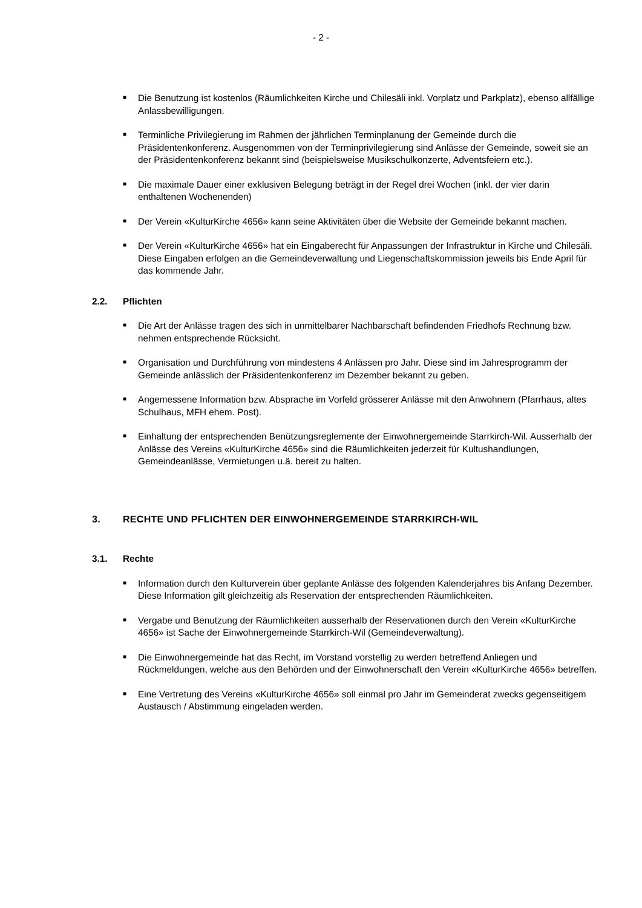- 2 -
■ Die Benutzung ist kostenlos (Räumlichkeiten Kirche und Chilesäli inkl. Vorplatz und Parkplatz), ebenso allfällige Anlassbewilligungen.
■ Terminliche Privilegierung im Rahmen der jährlichen Terminplanung der Gemeinde durch die Präsidentenkonferenz. Ausgenommen von der Terminprivilegierung sind Anlässe der Gemeinde, soweit sie an der Präsidentenkonferenz bekannt sind (beispielsweise Musikschulkonzerte, Adventsfeiern etc.).
■ Die maximale Dauer einer exklusiven Belegung beträgt in der Regel drei Wochen (inkl. der vier darin enthaltenen Wochenenden)
■ Der Verein «KulturKirche 4656» kann seine Aktivitäten über die Website der Gemeinde bekannt machen.
■ Der Verein «KulturKirche 4656» hat ein Eingaberecht für Anpassungen der Infrastruktur in Kirche und Chilesäli. Diese Eingaben erfolgen an die Gemeindeverwaltung und Liegenschaftskommission jeweils bis Ende April für das kommende Jahr.
2.2. Pflichten
■ Die Art der Anlässe tragen des sich in unmittelbarer Nachbarschaft befindenden Friedhofs Rechnung bzw. nehmen entsprechende Rücksicht.
■ Organisation und Durchführung von mindestens 4 Anlässen pro Jahr. Diese sind im Jahresprogramm der Gemeinde anlässlich der Präsidentenkonferenz im Dezember bekannt zu geben.
■ Angemessene Information bzw. Absprache im Vorfeld grösserer Anlässe mit den Anwohnern (Pfarrhaus, altes Schulhaus, MFH ehem. Post).
■ Einhaltung der entsprechenden Benützungsreglemente der Einwohnergemeinde Starrkirch-Wil. Ausserhalb der Anlässe des Vereins «KulturKirche 4656» sind die Räumlichkeiten jederzeit für Kultushandlungen, Gemeindeanlässe, Vermietungen u.ä. bereit zu halten.
3. RECHTE UND PFLICHTEN DER EINWOHNERGEMEINDE STARRKIRCH-WIL
3.1. Rechte
■ Information durch den Kulturverein über geplante Anlässe des folgenden Kalenderjahres bis Anfang Dezember. Diese Information gilt gleichzeitig als Reservation der entsprechenden Räumlichkeiten.
■ Vergabe und Benutzung der Räumlichkeiten ausserhalb der Reservationen durch den Verein «KulturKirche 4656» ist Sache der Einwohnergemeinde Starrkirch-Wil (Gemeindeverwaltung).
■ Die Einwohnergemeinde hat das Recht, im Vorstand vorstellig zu werden betreffend Anliegen und Rückmeldungen, welche aus den Behörden und der Einwohnerschaft den Verein «KulturKirche 4656» betreffen.
■ Eine Vertretung des Vereins «KulturKirche 4656» soll einmal pro Jahr im Gemeinderat zwecks gegenseitigem Austausch / Abstimmung eingeladen werden.